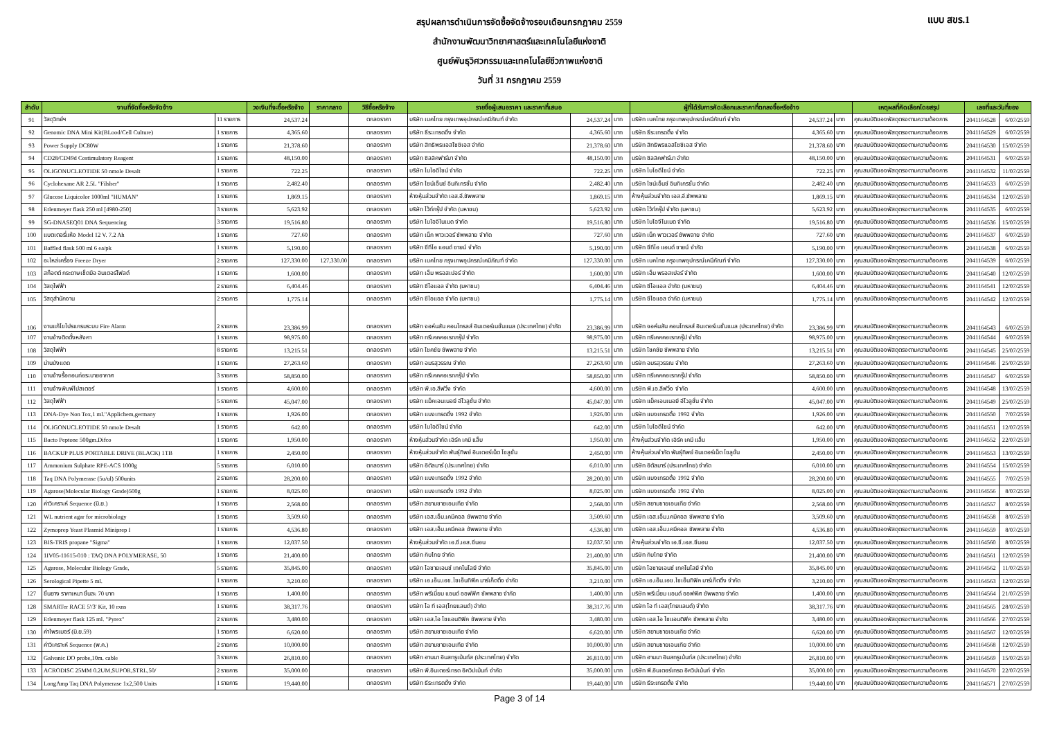แบบ สขร.1
สรุปผลการดำเนินการจัดซื้อจัดจ้างรอบเดือนกรกฎาคม 2559
สำนักงานพัฒนาวิทยาศาสตร์และเทคโนโลยีแห่งชาติ
ศูนย์พันธุวิศวกรรมและเทคโนโลยีชีวภาพแห่งชาติ
วันที่ 31 กรกฎาคม 2559
| ลำดับ | งานที่จัดซื้อหรือจัดจ้าง | | วงเงินที่จะซื้อหรือจ้าง | ราคากลาง | วิธีซื้อหรือจ้าง | รายชื่อผู้เสนอราคา และราคาที่เสนอ | | | ผู้ที่ได้รับการคัดเลือกและราคาที่ตกลงซื้อหรือจ้าง | | | เหตุผลที่คัดเลือกโดยสรุป | เลขที่และวันที่ของ | |
| --- | --- | --- | --- | --- | --- | --- | --- | --- | --- | --- | --- | --- | --- | --- |
| 91 | วัสดุวิทย์ฯ | 11 รายการ | 24,537.24 | | ตกลงราคา | บริษัท เบคไทย กรุงเทพอุปกรณ์เคมีภัณฑ์ จำกัด | 24,537.24 | บาท | บริษัท เบคไทย กรุงเทพอุปกรณ์เคมีภัณฑ์ จำกัด | 24,537.24 | บาท | คุณสมบัติของพัสดุตรงตามความต้องการ | 2041164528 | 6/07/2559 |
| 92 | Genomic DNA Mini Kit(BLood/Cell Culture) | 1 รายการ | 4,365.60 | | ตกลงราคา | บริษัท ธีระเทรดดิ้ง จำกัด | 4,365.60 | บาท | บริษัท ธีระเทรดดิ้ง จำกัด | 4,365.60 | บาท | คุณสมบัติของพัสดุตรงตามความต้องการ | 2041164529 | 6/07/2559 |
| 93 | Power Supply DC80W | 1 รายการ | 21,378.60 | | ตกลงราคา | บริษัท สิทธิพรแอสโซซิเอส จำกัด | 21,378.60 | บาท | บริษัท สิทธิพรแอสโซซิเอส จำกัด | 21,378.60 | บาท | คุณสมบัติของพัสดุตรงตามความต้องการ | 2041164530 | 15/07/2559 |
| 94 | CD28/CD49d Costimulatory Reagent | 1 รายการ | 48,150.00 | | ตกลงราคา | บริษัท ซิลลิคฟาร์มา จำกัด | 48,150.00 | บาท | บริษัท ซิลลิคฟาร์มา จำกัด | 48,150.00 | บาท | คุณสมบัติของพัสดุตรงตามความต้องการ | 2041164531 | 6/07/2559 |
| 95 | OLIGONUCLEOTIDE 50 nmole Desalt | 1 รายการ | 722.25 | | ตกลงราคา | บริษัท ไบโอดีไซน์ จำกัด | 722.25 | บาท | บริษัท ไบโอดีไซน์ จำกัด | 722.25 | บาท | คุณสมบัติของพัสดุตรงตามความต้องการ | 2041164532 | 11/07/2559 |
| 96 | Cyclohexane AR 2.5L "Filsher" | 1 รายการ | 2,482.40 | | ตกลงราคา | บริษัท ไซน์เอ็นซ์ อินทิเกรชั่น จำกัด | 2,482.40 | บาท | บริษัท ไซน์เอ็นซ์ อินทิเกรชั่น จำกัด | 2,482.40 | บาท | คุณสมบัติของพัสดุตรงตามความต้องการ | 2041164533 | 6/07/2559 |
| 97 | Glucose Liquicolor 1000ml "HUMAN" | 1 รายการ | 1,869.15 | | ตกลงราคา | ห้างหุ้นส่วนจำกัด เอส.อี.ซัพพลาย | 1,869.15 | บาท | ห้างหุ้นส่วนจำกัด เอส.อี.ซัพพลาย | 1,869.15 | บาท | คุณสมบัติของพัสดุตรงตามความต้องการ | 2041164534 | 12/07/2559 |
| 98 | Erlenmeyer flask 250 ml [4980-250] | 3 รายการ | 5,623.92 | | ตกลงราคา | บริษัท ไว้ท์กรุ๊ป จำกัด (มหาชน) | 5,623.92 | บาท | บริษัท ไว้ท์กรุ๊ป จำกัด (มหาชน) | 5,623.92 | บาท | คุณสมบัติของพัสดุตรงตามความต้องการ | 2041164535 | 6/07/2559 |
| 99 | SG-DNASEQ01 DNA Sequencing | 3 รายการ | 19,516.80 | | ตกลงราคา | บริษัท ไบโอจีโนเมด จำกัด | 19,516.80 | บาท | บริษัท ไบโอจีโนเมด จำกัด | 19,516.80 | บาท | คุณสมบัติของพัสดุตรงตามความต้องการ | 2041164536 | 15/07/2559 |
| 100 | แบตเตอรี่แห้ง Model 12 V. 7.2 Ah | 1 รายการ | 727.60 | | ตกลงราคา | บริษัท เน็ก พาวเวอร์ ซัพพลาย จำกัด | 727.60 | บาท | บริษัท เน็ก พาวเวอร์ ซัพพลาย จำกัด | 727.60 | บาท | คุณสมบัติของพัสดุตรงตามความต้องการ | 2041164537 | 6/07/2559 |
| 101 | Baffled flask 500 ml 6 ea/pk | 1 รายการ | 5,190.00 | | ตกลงราคา | บริษัท ซีทีไอ แอนด์ ซายน์ จำกัด | 5,190.00 | บาท | บริษัท ซีทีไอ แอนด์ ซายน์ จำกัด | 5,190.00 | บาท | คุณสมบัติของพัสดุตรงตามความต้องการ | 2041164538 | 6/07/2559 |
| 102 | อะไหล่เครื่อง Freeze Dryer | 2 รายการ | 127,330.00 | 127,330.00 | ตกลงราคา | บริษัท เบคไทย กรุงเทพอุปกรณ์เคมีภัณฑ์ จำกัด | 127,330.00 | บาท | บริษัท เบคไทย กรุงเทพอุปกรณ์เคมีภัณฑ์ จำกัด | 127,330.00 | บาท | คุณสมบัติของพัสดุตรงตามความต้องการ | 2041164539 | 6/07/2559 |
| 103 | สก๊อตต์ กระดาษเช็ดมือ อินเตอร์โฟลด์ | 1 รายการ | 1,600.00 | | ตกลงราคา | บริษัท เอ็ม พรอสเปอร์ จำกัด | 1,600.00 | บาท | บริษัท เอ็ม พรอสเปอร์ จำกัด | 1,600.00 | บาท | คุณสมบัติของพัสดุตรงตามความต้องการ | 2041164540 | 12/07/2559 |
| 104 | วัสดุไฟฟ้า | 2 รายการ | 6,404.46 | | ตกลงราคา | บริษัท ซีไอแอล จำกัด (มหาชน) | 6,404.46 | บาท | บริษัท ซีไอแอล จำกัด (มหาชน) | 6,404.46 | บาท | คุณสมบัติของพัสดุตรงตามความต้องการ | 2041164541 | 12/07/2559 |
| 105 | วัสดุสำนักงาน | 2 รายการ | 1,775.14 | | ตกลงราคา | บริษัท ซีไอแอล จำกัด (มหาชน) | 1,775.14 | บาท | บริษัท ซีไอแอล จำกัด (มหาชน) | 1,775.14 | บาท | คุณสมบัติของพัสดุตรงตามความต้องการ | 2041164542 | 12/07/2559 |
| 106 | งานแก้ไขโปรแกรมระบบ Fire Alarm | 2 รายการ | 23,386.99 | | ตกลงราคา | บริษัท จอห์นสัน คอนโทรลส์ อินเตอร์เนชั่นแนล (ประเทศไทย) จำกัด | 23,386.99 | บาท | บริษัท จอห์นสัน คอนโทรลส์ อินเตอร์เนชั่นแนล (ประเทศไทย) จำกัด | 23,386.99 | บาท | คุณสมบัติของพัสดุตรงตามความต้องการ | 2041164543 | 6/07/2559 |
| 107 | งานจ้างติดตั้งหลังคา | 1 รายการ | 98,975.00 | | ตกลงราคา | บริษัท ทรีเคคคอเรทกรุ๊ป จำกัด | 98,975.00 | บาท | บริษัท ทรีเคคคอเรทกรุ๊ป จำกัด | 98,975.00 | บาท | คุณสมบัติของพัสดุตรงตามความต้องการ | 2041164544 | 6/07/2559 |
| 108 | วัสดุไฟฟ้า | 8 รายการ | 13,215.51 | | ตกลงราคา | บริษัท โชคชัย ซัพพลาย จำกัด | 13,215.51 | บาท | บริษัท โชคชัย ซัพพลาย จำกัด | 13,215.51 | บาท | คุณสมบัติของพัสดุตรงตามความต้องการ | 2041164545 | 25/07/2559 |
| 109 | ม่านบังแดด | 1 รายการ | 27,263.60 | | ตกลงราคา | บริษัท อมรสุวรรณ จำกัด | 27,263.60 | บาท | บริษัท อมรสุวรรณ จำกัด | 27,263.60 | บาท | คุณสมบัติของพัสดุตรงตามความต้องการ | 2041164546 | 25/07/2559 |
| 110 | งานจ้างรื้อถอนท่อระบายอากาศ | 3 รายการ | 58,850.00 | | ตกลงราคา | บริษัท ทรีเคคคอเรทกรุ๊ป จำกัด | 58,850.00 | บาท | บริษัท ทรีเคคคอเรทกรุ๊ป จำกัด | 58,850.00 | บาท | คุณสมบัติของพัสดุตรงตามความต้องการ | 2041164547 | 6/07/2559 |
| 111 | งานจ้างพิมพ์โปสเตอร์ | 1 รายการ | 4,600.00 | | ตกลงราคา | บริษัท พี.เอ.ลีฟวิ่ง จำกัด | 4,600.00 | บาท | บริษัท พี.เอ.ลีฟวิ่ง จำกัด | 4,600.00 | บาท | คุณสมบัติของพัสดุตรงตามความต้องการ | 2041164548 | 13/07/2559 |
| 112 | วัสดุไฟฟ้า | 5 รายการ | 45,047.00 | | ตกลงราคา | บริษัท แม็คเอนเนอยี อีโวลูชั่น จำกัด | 45,047.00 | บาท | บริษัท แม็คเอนเนอยี อีโวลูชั่น จำกัด | 45,047.00 | บาท | คุณสมบัติของพัสดุตรงตามความต้องการ | 2041164549 | 25/07/2559 |
| 113 | DNA-Dye Non Tox,1 ml."Applichem,germany | 1 รายการ | 1,926.00 | | ตกลงราคา | บริษัท แบงเทรดดิ้ง 1992 จำกัด | 1,926.00 | บาท | บริษัท แบงเทรดดิ้ง 1992 จำกัด | 1,926.00 | บาท | คุณสมบัติของพัสดุตรงตามความต้องการ | 2041164550 | 7/07/2559 |
| 114 | OLIGONUCLEOTIDE 50 nmole Desalt | 1 รายการ | 642.00 | | ตกลงราคา | บริษัท ไบโอดีไซน์ จำกัด | 642.00 | บาท | บริษัท ไบโอดีไซน์ จำกัด | 642.00 | บาท | คุณสมบัติของพัสดุตรงตามความต้องการ | 2041164551 | 12/07/2559 |
| 115 | Bacto Peptone 500gm.Difco | 1 รายการ | 1,950.00 | | ตกลงราคา | ห้างหุ้นส่วนจำกัด เอิร์ค เคมี แล็บ | 1,950.00 | บาท | ห้างหุ้นส่วนจำกัด เอิร์ค เคมี แล็บ | 1,950.00 | บาท | คุณสมบัติของพัสดุตรงตามความต้องการ | 2041164552 | 22/07/2559 |
| 116 | BACKUP PLUS PORTABLE DRIVE (BLACK) 1TB | 1 รายการ | 2,450.00 | | ตกลงราคา | ห้างหุ้นส่วนจำกัด พันธุ์ทิพย์ อินเตอร์เน็ต โซลูชั่น | 2,450.00 | บาท | ห้างหุ้นส่วนจำกัด พันธุ์ทิพย์ อินเตอร์เน็ต โซลูชั่น | 2,450.00 | บาท | คุณสมบัติของพัสดุตรงตามความต้องการ | 2041164553 | 13/07/2559 |
| 117 | Ammonium Sulphate RPE-ACS 1000g | 5 รายการ | 6,010.00 | | ตกลงราคา | บริษัท อิตัลมาร์ (ประเทศไทย) จำกัด | 6,010.00 | บาท | บริษัท อิตัลมาร์ (ประเทศไทย) จำกัด | 6,010.00 | บาท | คุณสมบัติของพัสดุตรงตามความต้องการ | 2041164554 | 15/07/2559 |
| 118 | Taq DNA Polymerase (5u/ul) 500units | 2 รายการ | 28,200.00 | | ตกลงราคา | บริษัท แบงเทรดดิ้ง 1992 จำกัด | 28,200.00 | บาท | บริษัท แบงเทรดดิ้ง 1992 จำกัด | 28,200.00 | บาท | คุณสมบัติของพัสดุตรงตามความต้องการ | 2041164555 | 7/07/2559 |
| 119 | Agarose(Molecular Biology Grade)500g | 1 รายการ | 8,025.00 | | ตกลงราคา | บริษัท แบงเทรดดิ้ง 1992 จำกัด | 8,025.00 | บาท | บริษัท แบงเทรดดิ้ง 1992 จำกัด | 8,025.00 | บาท | คุณสมบัติของพัสดุตรงตามความต้องการ | 2041164556 | 8/07/2559 |
| 120 | ค่าวิเคราะห์ Sequence (มิ.ย.) | 1 รายการ | 2,568.00 | | ตกลงราคา | บริษัท สยามชายเอนเทีย จำกัด | 2,568.00 | บาท | บริษัท สยามชายเอนเทีย จำกัด | 2,568.00 | บาท | คุณสมบัติของพัสดุตรงตามความต้องการ | 2041164557 | 8/07/2559 |
| 121 | WL nutrient agar for microbiology | 1 รายการ | 3,509.60 | | ตกลงราคา | บริษัท เอส.เอ็ม.เคมีคอล ซัพพลาย จำกัด | 3,509.60 | บาท | บริษัท เอส.เอ็ม.เคมีคอล ซัพพลาย จำกัด | 3,509.60 | บาท | คุณสมบัติของพัสดุตรงตามความต้องการ | 2041164558 | 8/07/2559 |
| 122 | Zymoprep Yeast Plasmid Miniprep I | 1 รายการ | 4,536.80 | | ตกลงราคา | บริษัท เอส.เอ็ม.เคมีคอล ซัพพลาย จำกัด | 4,536.80 | บาท | บริษัท เอส.เอ็ม.เคมีคอล ซัพพลาย จำกัด | 4,536.80 | บาท | คุณสมบัติของพัสดุตรงตามความต้องการ | 2041164559 | 8/07/2559 |
| 123 | BIS-TRIS propane "Sigma" | 1 รายการ | 12,037.50 | | ตกลงราคา | ห้างหุ้นส่วนจำกัด เอ.ซี.เอส.ซีนอน | 12,037.50 | บาท | ห้างหุ้นส่วนจำกัด เอ.ซี.เอส.ซีนอน | 12,037.50 | บาท | คุณสมบัติของพัสดุตรงตามความต้องการ | 2041164560 | 8/07/2559 |
| 124 | 1IV05-11615-010 : TAQ DNA POLYMERASE, 50 | 1 รายการ | 21,400.00 | | ตกลงราคา | บริษัท กิบไทย จำกัด | 21,400.00 | บาท | บริษัท กิบไทย จำกัด | 21,400.00 | บาท | คุณสมบัติของพัสดุตรงตามความต้องการ | 2041164561 | 12/07/2559 |
| 125 | Agarose, Molecular Biology Grade, | 5 รายการ | 35,845.00 | | ตกลงราคา | บริษัท ไอซายเอนซ์ เทคโนโลยี จำกัด | 35,845.00 | บาท | บริษัท ไอซายเอนซ์ เทคโนโลยี จำกัด | 35,845.00 | บาท | คุณสมบัติของพัสดุตรงตามความต้องการ | 2041164562 | 11/07/2559 |
| 126 | Serological Pipette 5 ml. | 1 รายการ | 3,210.00 | | ตกลงราคา | บริษัท เอ.เอ็น.เอช.ไซเอ็นทิฟิค มาร์เก็ตติ้ง จำกัด | 3,210.00 | บาท | บริษัท เอ.เอ็น.เอช.ไซเอ็นทิฟิค มาร์เก็ตติ้ง จำกัด | 3,210.00 | บาท | คุณสมบัติของพัสดุตรงตามความต้องการ | 2041164563 | 12/07/2559 |
| 127 | ชิ้นยาง ราคาเหมา ชิ้นละ 70 บาท | 1 รายการ | 1,400.00 | | ตกลงราคา | บริษัท พรีเมี่ยม แอนด์ ออฟฟิศ ซัพพลาย จำกัด | 1,400.00 | บาท | บริษัท พรีเมี่ยม แอนด์ ออฟฟิศ ซัพพลาย จำกัด | 1,400.00 | บาท | คุณสมบัติของพัสดุตรงตามความต้องการ | 2041164564 | 21/07/2559 |
| 128 | SMARTer RACE 5'/3' Kit, 10 rxns | 1 รายการ | 38,317.76 | | ตกลงราคา | บริษัท ไอ ที เอส(ไทยแลนด์) จำกัด | 38,317.76 | บาท | บริษัท ไอ ที เอส(ไทยแลนด์) จำกัด | 38,317.76 | บาท | คุณสมบัติของพัสดุตรงตามความต้องการ | 2041164565 | 28/07/2559 |
| 129 | Erlenmeyer flask 125 ml. "Pyrex" | 2 รายการ | 3,480.00 | | ตกลงราคา | บริษัท เอส.ไอ ไซแอนติฟิค ซัพพลาย จำกัด | 3,480.00 | บาท | บริษัท เอส.ไอ ไซแอนติฟิค ซัพพลาย จำกัด | 3,480.00 | บาท | คุณสมบัติของพัสดุตรงตามความต้องการ | 2041164566 | 27/07/2559 |
| 130 | ค่าไพรเมอร์ (มิ.ย.59) | 1 รายการ | 6,620.00 | | ตกลงราคา | บริษัท สยามชายเอนเทีย จำกัด | 6,620.00 | บาท | บริษัท สยามชายเอนเทีย จำกัด | 6,620.00 | บาท | คุณสมบัติของพัสดุตรงตามความต้องการ | 2041164567 | 12/07/2559 |
| 131 | ค่าวิเคราะห์ Sequence (พ.ค.) | 2 รายการ | 10,000.00 | | ตกลงราคา | บริษัท สยามชายเอนเทีย จำกัด | 10,000.00 | บาท | บริษัท สยามชายเอนเทีย จำกัด | 10,000.00 | บาท | คุณสมบัติของพัสดุตรงตามความต้องการ | 2041164568 | 12/07/2559 |
| 132 | Galvanic DO probe,10m. cable | 3 รายการ | 26,810.00 | | ตกลงราคา | บริษัท ฮานนา อินสทรูเม้นท์ส (ประเทศไทย) จำกัด | 26,810.00 | บาท | บริษัท ฮานนา อินสทรูเม้นท์ส (ประเทศไทย) จำกัด | 26,810.00 | บาท | คุณสมบัติของพัสดุตรงตามความต้องการ | 2041164569 | 15/07/2559 |
| 133 | ACRODISC 25MM 0.2UM,SUPOR,STRL,50/ | 2 รายการ | 35,000.00 | | ตกลงราคา | บริษัท พี.อินเตอร์เทรด อิควิปเม้นท์ จำกัด | 35,000.00 | บาท | บริษัท พี.อินเตอร์เทรด อิควิปเม้นท์ จำกัด | 35,000.00 | บาท | คุณสมบัติของพัสดุตรงตามความต้องการ | 2041164570 | 22/07/2559 |
| 134 | LongAmp Taq DNA Polymerase 1x2,500 Units | 1 รายการ | 19,440.00 | | ตกลงราคา | บริษัท ธีระเทรดดิ้ง จำกัด | 19,440.00 | บาท | บริษัท ธีระเทรดดิ้ง จำกัด | 19,440.00 | บาท | คุณสมบัติของพัสดุตรงตามความต้องการ | 2041164571 | 27/07/2559 |
Page 3 of 14